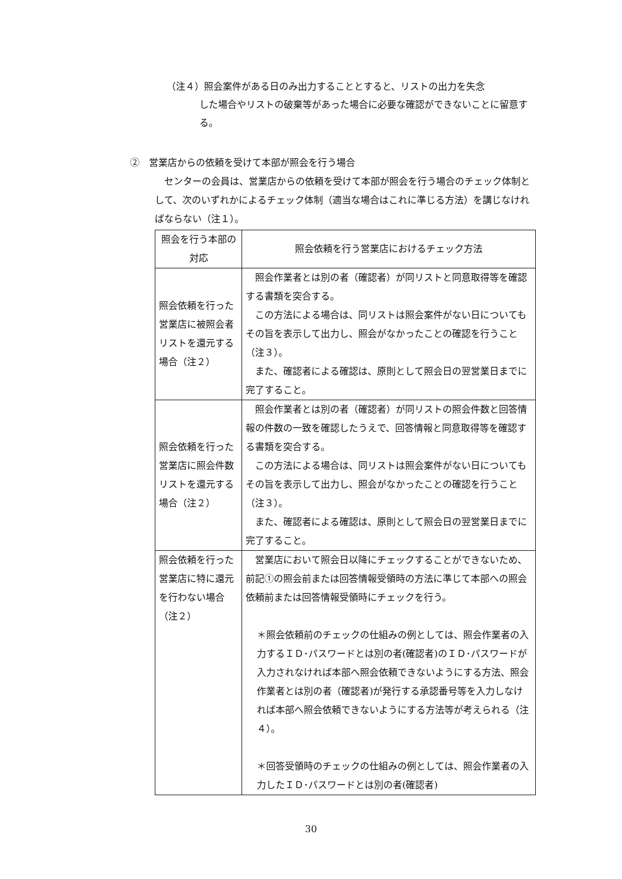（注４）照会案件がある日のみ出力することとすると、リストの出力を失念
した場合やリストの破棄等があった場合に必要な確認ができないことに留意する。
②　営業店からの依頼を受けて本部が照会を行う場合
センターの会員は、営業店からの依頼を受けて本部が照会を行う場合のチェック体制として、次のいずれかによるチェック体制（適当な場合はこれに準じる方法）を講じなければならない（注１）。
| 照会を行う本部の対応 | 照会依頼を行う営業店におけるチェック方法 |
| --- | --- |
| 照会依頼を行った営業店に被照会者リストを還元する場合（注２） | 照会作業者とは別の者（確認者）が同リストと同意取得等を確認する書類を突合する。 この方法による場合は、同リストは照会案件がない日についてもその旨を表示して出力し、照会がなかったことの確認を行うこと（注３）。 また、確認者による確認は、原則として照会日の翌営業日までに完了すること。 |
| 照会依頼を行った営業店に照会件数リストを還元する場合（注２） | 照会作業者とは別の者（確認者）が同リストの照会件数と回答情報の件数の一致を確認したうえで、回答情報と同意取得等を確認する書類を突合する。 この方法による場合は、同リストは照会案件がない日についてもその旨を表示して出力し、照会がなかったことの確認を行うこと（注３）。 また、確認者による確認は、原則として照会日の翌営業日までに完了すること。 |
| 照会依頼を行った営業店に特に還元を行わない場合（注２） | 営業店において照会日以降にチェックすることができないため、前記①の照会前または回答情報受領時の方法に準じて本部への照会依頼前または回答情報受領時にチェックを行う。 ＊照会依頼前のチェックの仕組みの例としては、照会作業者の入力するＩＤ･パスワードとは別の者(確認者)のＩＤ･パスワードが入力されなければ本部へ照会依頼できないようにする方法、照会作業者とは別の者（確認者)が発行する承認番号等を入力しなければ本部へ照会依頼できないようにする方法等が考えられる（注４）。 ＊回答受領時のチェックの仕組みの例としては、照会作業者の入力したＩＤ･パスワードとは別の者(確認者) |
30